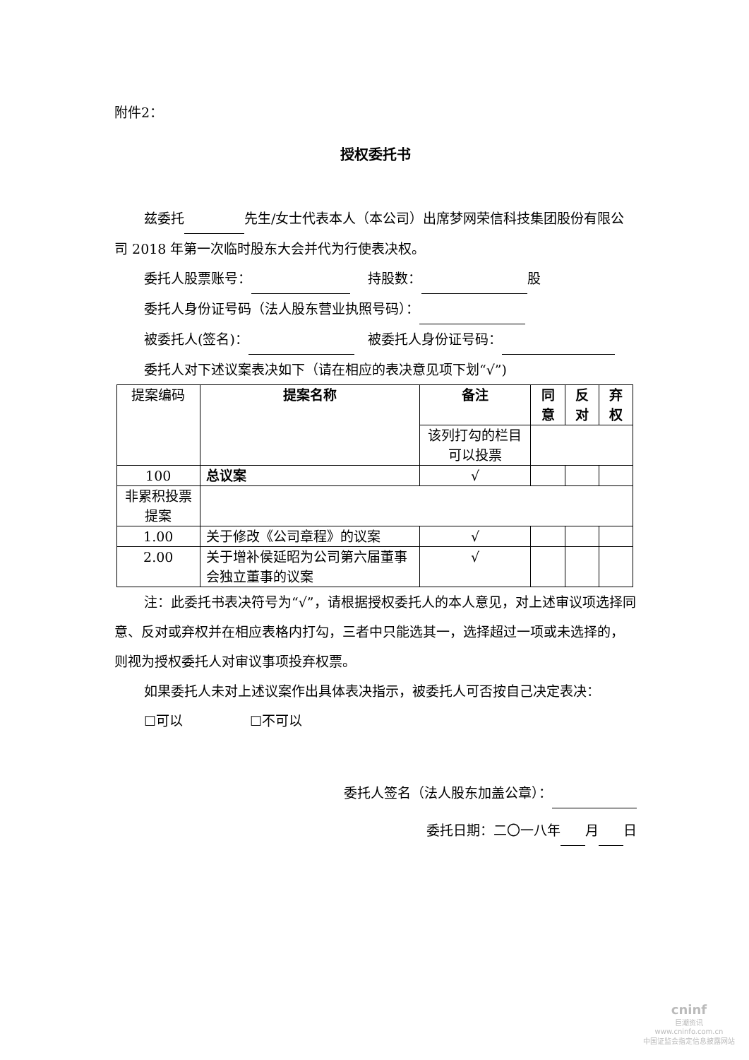附件2：
授权委托书
兹委托 先生/女士代表本人（本公司）出席梦网荣信科技集团股份有限公司 2018 年第一次临时股东大会并代为行使表决权。
委托人股票账号： 　 持股数： 股
委托人身份证号码（法人股东营业执照号码）：
被委托人(签名)： 　被委托人身份证号码：
委托人对下述议案表决如下（请在相应的表决意见项下划“√”)
| 提案编码 | 提案名称 | 备注 | 同意 | 反对 | 弃权 |
| | | 该列打勾的栏目可以投票 | | | |
| 100 | 总议案 | √ | | | |
| 非累积投票提案 | | | | | |
| 1.00 | 关于修改《公司章程》的议案 | √ | | | |
| 2.00 | 关于增补侯延昭为公司第六届董事会独立董事的议案 | √ | | | |
注：此委托书表决符号为“√”，请根据授权委托人的本人意见，对上述审议项选择同意、反对或弃权并在相应表格内打勾，三者中只能选其一，选择超过一项或未选择的，则视为授权委托人对审议事项投弃权票。
如果委托人未对上述议案作出具体表决指示，被委托人可否按自己决定表决：
☐可以　　　　　☐不可以
委托人签名（法人股东加盖公章）：
委托日期：二〇一八年 月 日
cninf
巨潮资讯
www.cninfo.com.cn
中国证监会指定信息披露网站